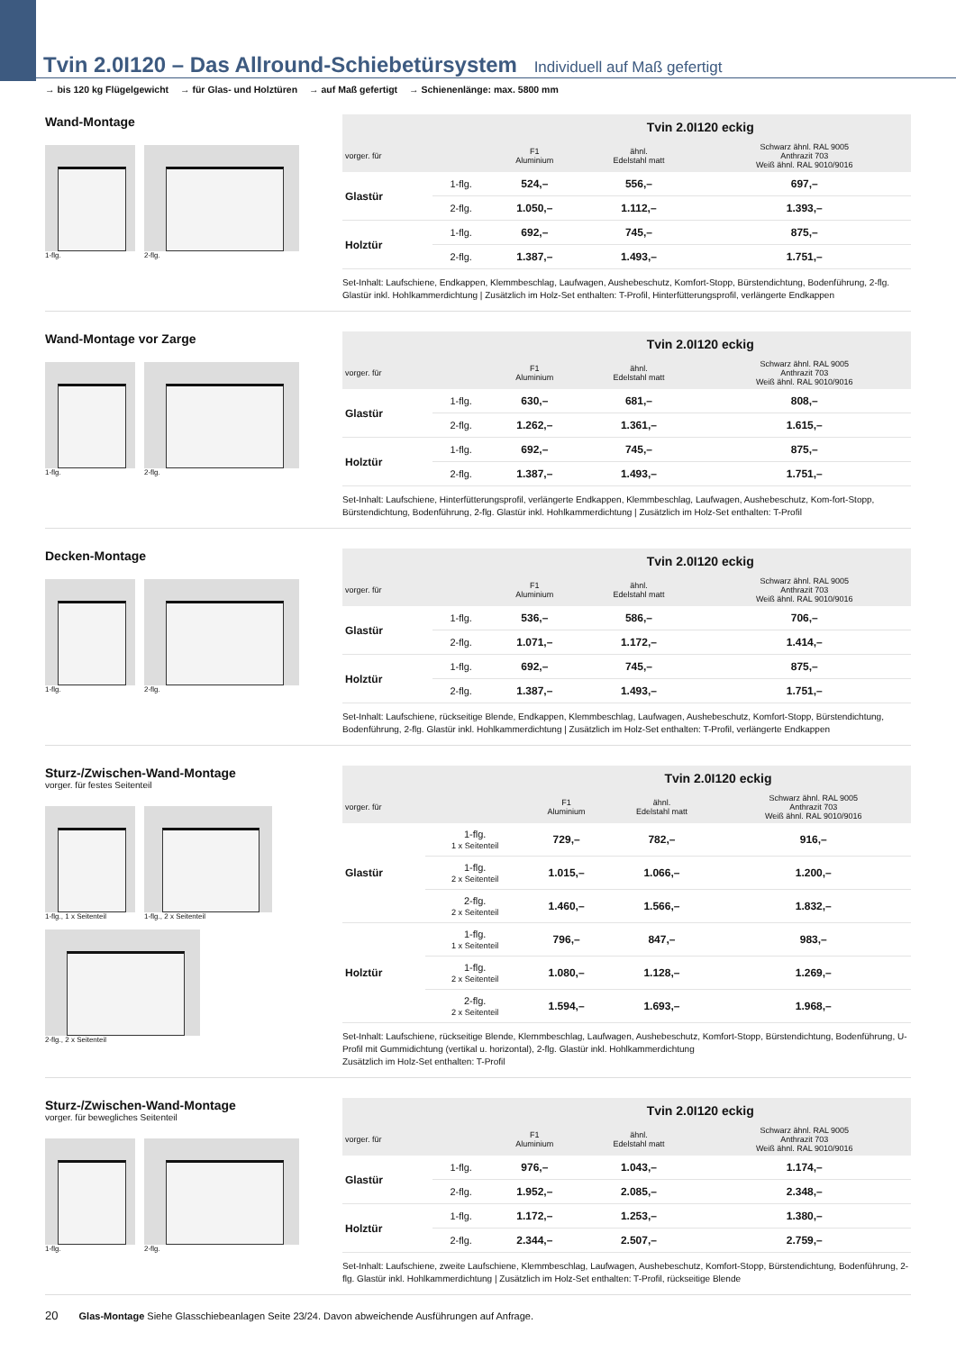Tvin 2.0I120 – Das Allround-Schiebetürsystem Individuell auf Maß gefertigt
→ bis 120 kg Flügelgewicht → für Glas- und Holztüren → auf Maß gefertigt → Schienenlänge: max. 5800 mm
Wand-Montage
1-flg.
2-flg.
| | | Tvin 2.0I120 eckig | | |
| --- | --- | --- | --- | --- |
| vorger. für | | F1 Aluminium | ähnl. Edelstahl matt | Schwarz ähnl. RAL 9005 Anthrazit 703 Weiß ähnl. RAL 9010/9016 |
| Glastür | 1-flg. | 524,– | 556,– | 697,– |
| | 2-flg. | 1.050,– | 1.112,– | 1.393,– |
| Holztür | 1-flg. | 692,– | 745,– | 875,– |
| | 2-flg. | 1.387,– | 1.493,– | 1.751,– |
Set-Inhalt: Laufschiene, Endkappen, Klemmbeschlag, Laufwagen, Aushebeschutz, Komfort-Stopp, Bürstendichtung, Bodenführung, 2-flg. Glastür inkl. Hohlkammerdichtung | Zusätzlich im Holz-Set enthalten: T-Profil, Hinterfütterungsprofil, verlängerte Endkappen
Wand-Montage vor Zarge
1-flg.
2-flg.
| | | Tvin 2.0I120 eckig | | |
| --- | --- | --- | --- | --- |
| vorger. für | | F1 Aluminium | ähnl. Edelstahl matt | Schwarz ähnl. RAL 9005 Anthrazit 703 Weiß ähnl. RAL 9010/9016 |
| Glastür | 1-flg. | 630,– | 681,– | 808,– |
| | 2-flg. | 1.262,– | 1.361,– | 1.615,– |
| Holztür | 1-flg. | 692,– | 745,– | 875,– |
| | 2-flg. | 1.387,– | 1.493,– | 1.751,– |
Set-Inhalt: Laufschiene, Hinterfütterungsprofil, verlängerte Endkappen, Klemmbeschlag, Laufwagen, Aushebeschutz, Kom-fort-Stopp, Bürstendichtung, Bodenführung, 2-flg. Glastür inkl. Hohlkammerdichtung | Zusätzlich im Holz-Set enthalten: T-Profil
Decken-Montage
1-flg.
2-flg.
| | | Tvin 2.0I120 eckig | | |
| --- | --- | --- | --- | --- |
| vorger. für | | F1 Aluminium | ähnl. Edelstahl matt | Schwarz ähnl. RAL 9005 Anthrazit 703 Weiß ähnl. RAL 9010/9016 |
| Glastür | 1-flg. | 536,– | 586,– | 706,– |
| | 2-flg. | 1.071,– | 1.172,– | 1.414,– |
| Holztür | 1-flg. | 692,– | 745,– | 875,– |
| | 2-flg. | 1.387,– | 1.493,– | 1.751,– |
Set-Inhalt: Laufschiene, rückseitige Blende, Endkappen, Klemmbeschlag, Laufwagen, Aushebeschutz, Komfort-Stopp, Bürstendichtung, Bodenführung, 2-flg. Glastür inkl. Hohlkammerdichtung | Zusätzlich im Holz-Set enthalten: T-Profil, verlängerte Endkappen
Sturz-/Zwischen-Wand-Montage
vorger. für festes Seitenteil
1-flg., 1 x Seitenteil
1-flg., 2 x Seitenteil
2-flg., 2 x Seitenteil
| | | Tvin 2.0I120 eckig | | |
| --- | --- | --- | --- | --- |
| vorger. für | | F1 Aluminium | ähnl. Edelstahl matt | Schwarz ähnl. RAL 9005 Anthrazit 703 Weiß ähnl. RAL 9010/9016 |
| Glastür | 1-flg. 1 x Seitenteil | 729,– | 782,– | 916,– |
| | 1-flg. 2 x Seitenteil | 1.015,– | 1.066,– | 1.200,– |
| | 2-flg. 2 x Seitenteil | 1.460,– | 1.566,– | 1.832,– |
| Holztür | 1-flg. 1 x Seitenteil | 796,– | 847,– | 983,– |
| | 1-flg. 2 x Seitenteil | 1.080,– | 1.128,– | 1.269,– |
| | 2-flg. 2 x Seitenteil | 1.594,– | 1.693,– | 1.968,– |
Set-Inhalt: Laufschiene, rückseitige Blende, Klemmbeschlag, Laufwagen, Aushebeschutz, Komfort-Stopp, Bürstendichtung, Bodenführung, U-Profil mit Gummidichtung (vertikal u. horizontal), 2-flg. Glastür inkl. Hohlkammerdichtung
Zusätzlich im Holz-Set enthalten: T-Profil
Sturz-/Zwischen-Wand-Montage
vorger. für bewegliches Seitenteil
1-flg.
2-flg.
| | | Tvin 2.0I120 eckig | | |
| --- | --- | --- | --- | --- |
| vorger. für | | F1 Aluminium | ähnl. Edelstahl matt | Schwarz ähnl. RAL 9005 Anthrazit 703 Weiß ähnl. RAL 9010/9016 |
| Glastür | 1-flg. | 976,– | 1.043,– | 1.174,– |
| | 2-flg. | 1.952,– | 2.085,– | 2.348,– |
| Holztür | 1-flg. | 1.172,– | 1.253,– | 1.380,– |
| | 2-flg. | 2.344,– | 2.507,– | 2.759,– |
Set-Inhalt: Laufschiene, zweite Laufschiene, Klemmbeschlag, Laufwagen, Aushebeschutz, Komfort-Stopp, Bürstendichtung, Bodenführung, 2-flg. Glastür inkl. Hohlkammerdichtung | Zusätzlich im Holz-Set enthalten: T-Profil, rückseitige Blende
20 Glas-Montage Siehe Glasschiebeanlagen Seite 23/24. Davon abweichende Ausführungen auf Anfrage.